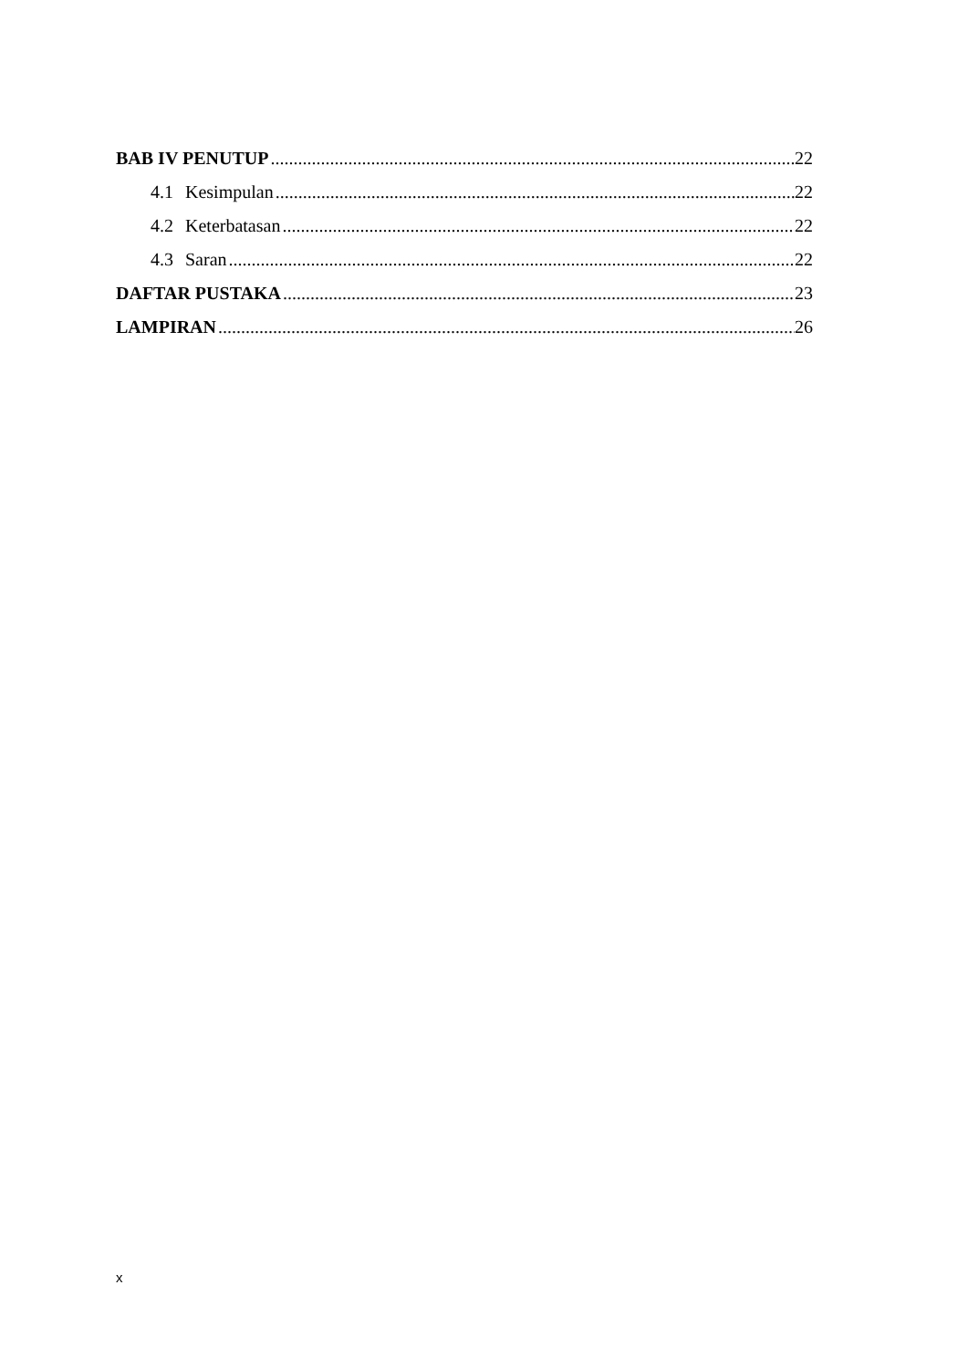BAB IV PENUTUP 22
4.1 Kesimpulan 22
4.2 Keterbatasan 22
4.3 Saran 22
DAFTAR PUSTAKA 23
LAMPIRAN 26
x